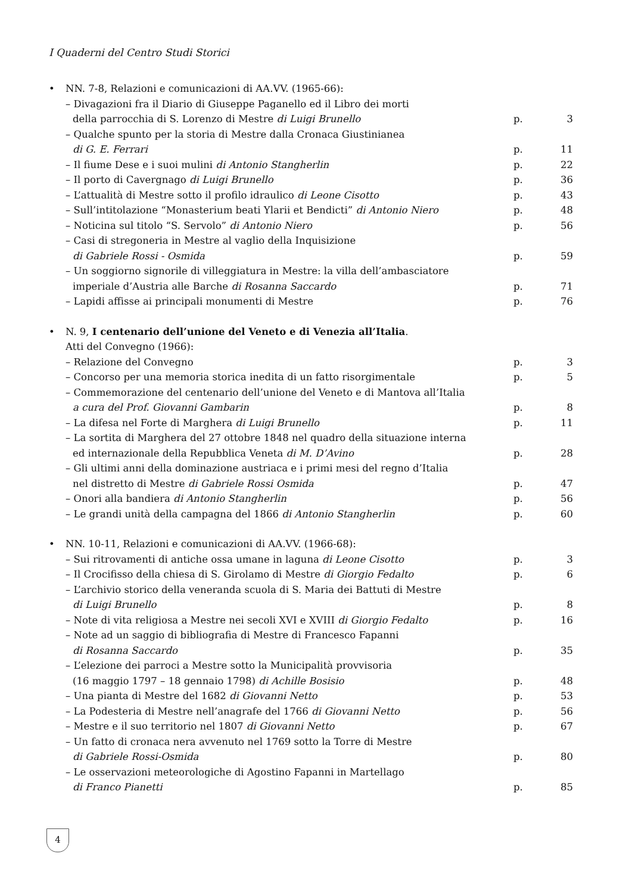I Quaderni del Centro Studi Storici
• NN. 7-8, Relazioni e comunicazioni di AA.VV. (1965-66):
– Divagazioni fra il Diario di Giuseppe Paganello ed il Libro dei morti
della parrocchia di S. Lorenzo di Mestre di Luigi Brunello p. 3
– Qualche spunto per la storia di Mestre dalla Cronaca Giustinianea
di G. E. Ferrari p. 11
– Il fiume Dese e i suoi mulini di Antonio Stangherlin p. 22
– Il porto di Cavergnago di Luigi Brunello p. 36
– L’attualità di Mestre sotto il profilo idraulico di Leone Cisotto p. 43
– Sull’intitolazione “Monasterium beati Ylarii et Bendicti” di Antonio Niero p. 48
– Noticina sul titolo “S. Servolo” di Antonio Niero p. 56
– Casi di stregoneria in Mestre al vaglio della Inquisizione
di Gabriele Rossi - Osmida p. 59
– Un soggiorno signorile di villeggiatura in Mestre: la villa dell’ambasciatore
imperiale d’Austria alle Barche di Rosanna Saccardo p. 71
– Lapidi affisse ai principali monumenti di Mestre p. 76
• N. 9, I centenario dell’unione del Veneto e di Venezia all’Italia.
Atti del Convegno (1966):
– Relazione del Convegno p. 3
– Concorso per una memoria storica inedita di un fatto risorgimentale p. 5
– Commemorazione del centenario dell’unione del Veneto e di Mantova all’Italia
a cura del Prof. Giovanni Gambarin p. 8
– La difesa nel Forte di Marghera di Luigi Brunello p. 11
– La sortita di Marghera del 27 ottobre 1848 nel quadro della situazione interna
ed internazionale della Repubblica Veneta di M. D’Avino p. 28
– Gli ultimi anni della dominazione austriaca e i primi mesi del regno d’Italia
nel distretto di Mestre di Gabriele Rossi Osmida p. 47
– Onori alla bandiera di Antonio Stangherlin p. 56
– Le grandi unità della campagna del 1866 di Antonio Stangherlin p. 60
• NN. 10-11, Relazioni e comunicazioni di AA.VV. (1966-68):
– Sui ritrovamenti di antiche ossa umane in laguna di Leone Cisotto p. 3
– Il Crocifisso della chiesa di S. Girolamo di Mestre di Giorgio Fedalto p. 6
– L’archivio storico della veneranda scuola di S. Maria dei Battuti di Mestre
di Luigi Brunello p. 8
– Note di vita religiosa a Mestre nei secoli XVI e XVIII di Giorgio Fedalto p. 16
– Note ad un saggio di bibliografia di Mestre di Francesco Fapanni
di Rosanna Saccardo p. 35
– L’elezione dei parroci a Mestre sotto la Municipalità provvisoria
(16 maggio 1797 – 18 gennaio 1798) di Achille Bosisio p. 48
– Una pianta di Mestre del 1682 di Giovanni Netto p. 53
– La Podesteria di Mestre nell’anagrafe del 1766 di Giovanni Netto p. 56
– Mestre e il suo territorio nel 1807 di Giovanni Netto p. 67
– Un fatto di cronaca nera avvenuto nel 1769 sotto la Torre di Mestre
di Gabriele Rossi-Osmida p. 80
– Le osservazioni meteorologiche di Agostino Fapanni in Martellago
di Franco Pianetti p. 85
4